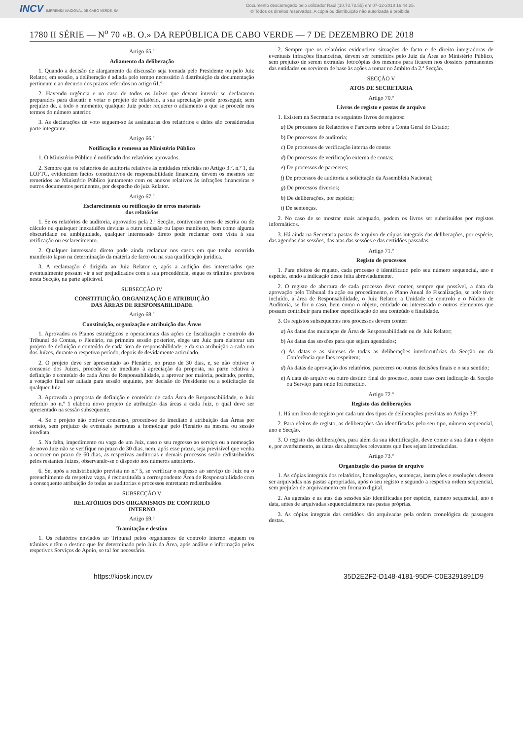INCV IMPRENSA NACIONAL DE CABO VERDE, SA
Documento descarregado pelo utilizador Raúl (10.73.72.55) em 07-12-2018 16:44:25.
© Todos os direitos reservados. A cópia ou distribuição não autorizada é proibida.
1780 II SÉRIE — N<sup>o</sup> 70 «B. O.» DA REPÚBLICA DE CABO VERDE — 7 DE DEZEMBRO DE 2018
Artigo 65.º
Adiamento da deliberação
1. Quando a decisão de alargamento da discussão seja tomada pelo Presidente ou pelo Juiz Relator, em sessão, a deliberação é adiada pelo tempo necessário à distribuição da documentação pertinente e ao decurso dos prazos referidos no artigo 61.º
2. Havendo urgência e no caso de todos os Juízes que devam intervir se declararem preparados para discutir e votar o projeto de relatório, a sua apreciação pode prosseguir, sem prejuízo de, a todo o momento, qualquer Juiz poder requerer o adiamento a que se procede nos termos do número anterior.
3. As declarações de voto seguem-se às assinaturas dos relatórios e deles são consideradas parte integrante.
Artigo 66.º
Notificação e remessa ao Ministério Público
1. O Ministério Público é notificado dos relatórios aprovados.
2. Sempre que os relatórios de auditoria relativos às entidades referidas no Artigo 3.º, n.º 1, da LOFTC, evidenciem factos constitutivos de responsabilidade financeira, devem os mesmos ser remetidos ao Ministério Público juntamente com os anexos relativos às infrações financeiras e outros documentos pertinentes, por despacho do juiz Relator.
Artigo 67.º
Esclarecimento ou retificação de erros materiais
dos relatórios
1. Se os relatórios de auditoria, aprovados pela 2.ª Secção, contiveram erros de escrita ou de cálculo ou quaisquer inexatidões devidas a outra omissão ou lapso manifesto, bem como alguma obscuridade ou ambiguidade, qualquer interessado direto pode reclamar com vista à sua retificação ou esclarecimento.
2. Qualquer interessado direto pode ainda reclamar nos casos em que tenha ocorrido manifesto lapso na determinação da matéria de facto ou na sua qualificação jurídica.
3. A reclamação é dirigida ao Juiz Relator e, após a audição dos interessados que eventualmente possam vir a ser prejudicados com a sua procedência, segue os trâmites previstos nesta Secção, na parte aplicável.
SUBSECÇÃO IV
CONSTITUIÇÃO, ORGANIZAÇÃO E ATRIBUIÇÃO
DAS ÁREAS DE RESPONSABILIDADE
Artigo 68.º
Constituição, organização e atribuição das Áreas
1. Aprovados os Planos estratégicos e operacionais das ações de fiscalização e controlo do Tribunal de Contas, o Plenário, na primeira sessão posterior, elege um Juiz para elaborar um projeto de definição e conteúdo de cada área de responsabilidade, e da sua atribuição a cada um dos Juízes, durante o respetivo período, depois de devidamente articulado.
2. O projeto deve ser apresentado ao Plenário, no prazo de 30 dias, e, se não obtiver o consenso dos Juízes, procede-se de imediato à apreciação da proposta, na parte relativa à definição e conteúdo de cada Área de Responsabilidade, a aprovar por maioria, podendo, porém, a votação final ser adiada para sessão seguinte, por decisão do Presidente ou a solicitação de qualquer Juiz.
3. Aprovada a proposta de definição e conteúdo de cada Área de Responsabilidade, o Juiz referido no n.º 1 elabora novo projeto de atribuição das áreas a cada Juiz, o qual deve ser apresentado na sessão subsequente.
4. Se o projeto não obtiver consenso, procede-se de imediato à atribuição das Áreas por sorteio, sem prejuízo de eventuais permutas a homologar pelo Plenário na mesma ou sessão imediata.
5. Na falta, impedimento ou vaga de um Juiz, caso o seu regresso ao serviço ou a nomeação de novo Juiz não se verifique no prazo de 30 dias, nem, após esse prazo, seja previsível que venha a ocorrer no prazo de 60 dias, as respetivas auditorias e demais processos serão redistribuídos pelos restantes Juízes, observando-se o disposto nos números anteriores.
6. Se, após a redistribuição prevista no n.º 5, se verificar o regresso ao serviço do Juiz ou o preenchimento da respetiva vaga, é reconstituída a correspondente Área de Responsabilidade com a consequente atribuição de todas as auditorias e processos entretanto redistribuídos.
SUBSECÇÃO V
RELATÓRIOS DOS ORGANISMOS DE CONTROLO
INTERNO
Artigo 69.º
Tramitação e destino
1. Os relatórios enviados ao Tribunal pelos organismos de controlo interno seguem os trâmites e têm o destino que for determinado pelo Juiz da Área, após análise e informação pelos respetivos Serviços de Apoio, se tal for necessário.
2. Sempre que os relatórios evidenciem situações de facto e de direito integradoras de eventuais infrações financeiras, devem ser remetidos pelo Juiz da Área ao Ministério Público, sem prejuízo de serem extraídas fotocópias dos mesmos para ficarem nos dossiers permanentes das entidades ou servirem de base às ações a tomar no âmbito da 2.ª Secção.
SECÇÃO V
ATOS DE SECRETARIA
Artigo 70.º
Livros de registo e pastas de arquivo
1. Existem na Secretaria os seguintes livros de registos:
a) De processos de Relatórios e Pareceres sobre a Conta Geral do Estado;
b) De processos de auditoria;
c) De processos de verificação interna de contas
d) De processos de verificação externa de contas;
e) De processos de pareceres;
f) De processos de auditoria a solicitação da Assembleia Nacional;
g) De processos diversos;
h) De deliberações, por espécie;
i) De sentenças.
2. No caso de se mostrar mais adequado, podem os livros ser substituídos por registos informáticos.
3. Há ainda na Secretaria pastas de arquivo de cópias integrais das deliberações, por espécie, das agendas das sessões, das atas das sessões e das certidões passadas.
Artigo 71.º
Registo de processos
1. Para efeitos de registo, cada processo é identificado pelo seu número sequencial, ano e espécie, sendo a indicação deste feita abreviadamente.
2. O registo de abertura de cada processo deve conter, sempre que possível, a data da aprovação pelo Tribunal da ação ou procedimento, o Plano Anual de Fiscalização, se nele tiver incluído, a área de Responsabilidade, o Juiz Relator, a Unidade de controlo e o Núcleo de Auditoria, se for o caso, bem como o objeto, entidade ou interessado e outros elementos que possam contribuir para melhor especificação do seu conteúdo e finalidade.
3. Os registos subsequentes nos processos devem conter:
a) As datas das mudanças de Área de Responsabilidade ou de Juiz Relator;
b) As datas das sessões para que sejam agendados;
c) As datas e as sínteses de todas as deliberações interlocutórias da Secção ou da Conferência que lhes respeitem;
d) As datas de aprovação dos relatórios, pareceres ou outras decisões finais e o seu sentido;
e) A data do arquivo ou outro destino final do processo, neste caso com indicação da Secção ou Serviço para onde foi remetido.
Artigo 72.º
Registo das deliberações
1. Há um livro de registo por cada um dos tipos de deliberações previstas no Artigo 33º.
2. Para efeitos de registo, as deliberações são identificadas pelo seu tipo, número sequencial, ano e Secção.
3. O registo das deliberações, para além da sua identificação, deve conter a sua data e objeto e, por averbamento, as datas das alterações relevantes que lhes sejam introduzidas.
Artigo 73.º
Organização das pastas de arquivo
1. As cópias integrais dos relatórios, homologações, sentenças, instruções e resoluções devem ser arquivadas nas pastas apropriadas, após o seu registo e segundo a respetiva ordem sequencial, sem prejuízo de arquivamento em formato digital.
2. As agendas e as atas das sessões são identificadas por espécie, número sequencial, ano e data, antes de arquivadas sequencialmente nas pastas próprias.
3. As cópias integrais das certidões são arquivadas pela ordem cronológica da passagem destas.
https://kiosk.incv.cv 35D2E2F2-D148-4181-95DF-C0E3291891D9